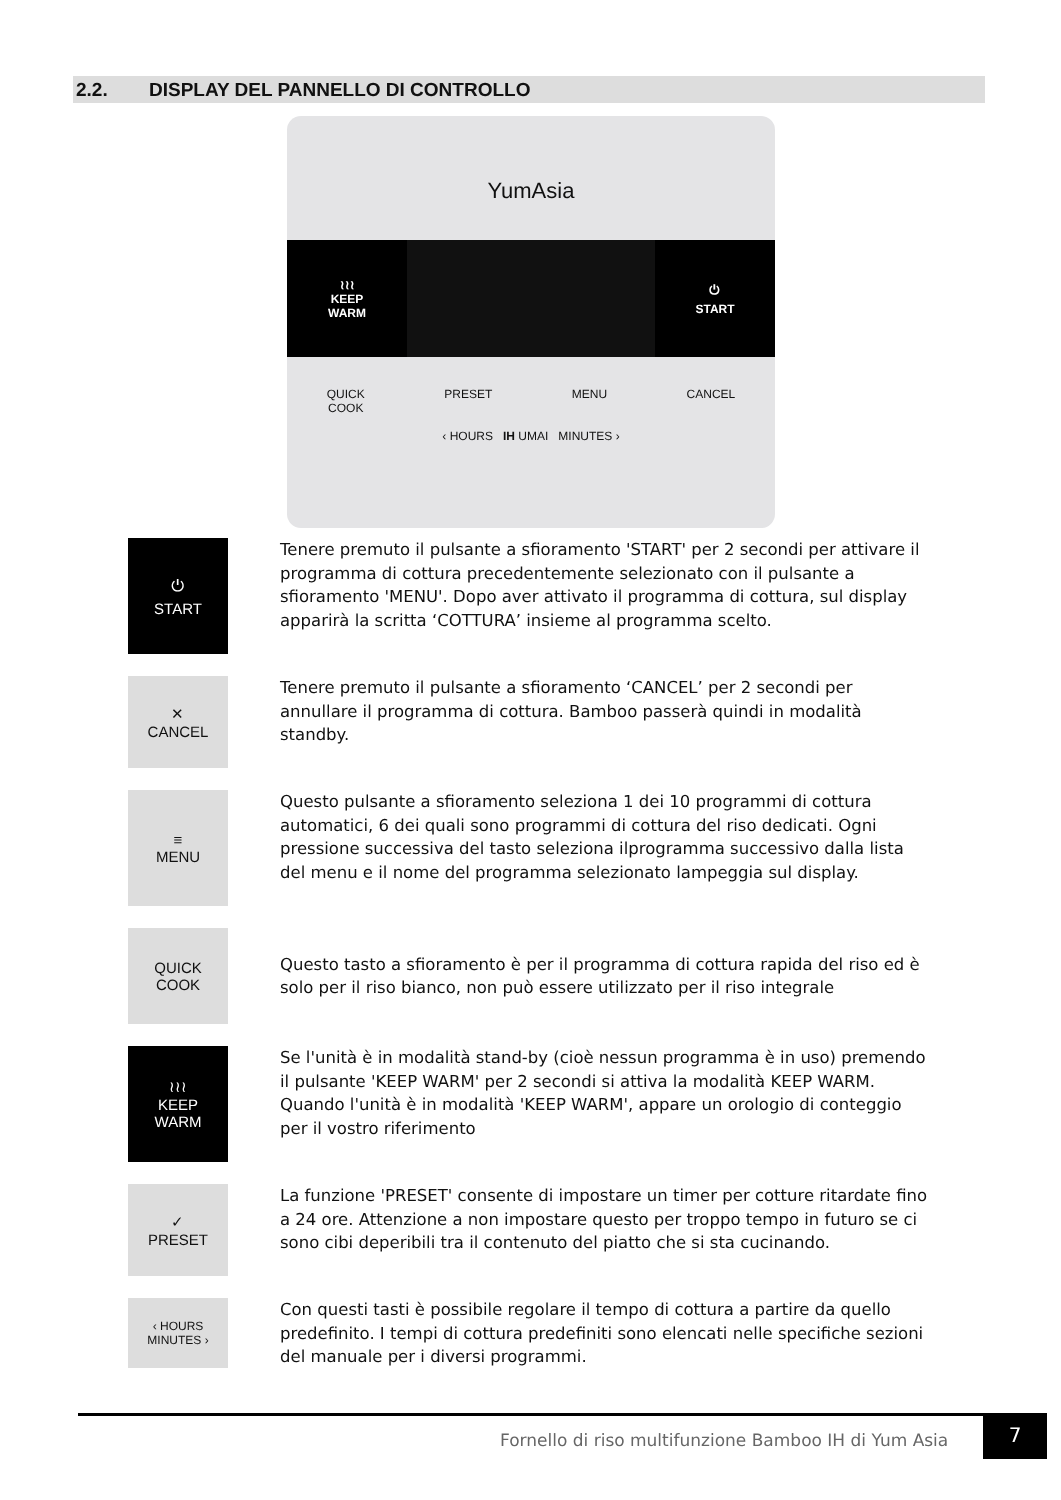2.2. DISPLAY DEL PANNELLO DI CONTROLLO
YumAsia
≀≀≀
KEEP
WARM
⏻
START
QUICK
COOK PRESET MENU CANCEL
‹ HOURS IH UMAI MINUTES ›
⏻
START
Tenere premuto il pulsante a sfioramento 'START' per 2 secondi per attivare il programma di cottura precedentemente selezionato con il pulsante a sfioramento 'MENU'. Dopo aver attivato il programma di cottura, sul display apparirà la scritta ‘COTTURA’ insieme al programma scelto.
✕
CANCEL
Tenere premuto il pulsante a sfioramento ‘CANCEL’ per 2 secondi per annullare il programma di cottura. Bamboo passerà quindi in modalità standby.
≡
MENU
Questo pulsante a sfioramento seleziona 1 dei 10 programmi di cottura automatici, 6 dei quali sono programmi di cottura del riso dedicati. Ogni pressione successiva del tasto seleziona ilprogramma successivo dalla lista del menu e il nome del programma selezionato lampeggia sul display.
QUICK
COOK
Questo tasto a sfioramento è per il programma di cottura rapida del riso ed è solo per il riso bianco, non può essere utilizzato per il riso integrale
≀≀≀
KEEP
WARM
Se l'unità è in modalità stand-by (cioè nessun programma è in uso) premendo il pulsante 'KEEP WARM' per 2 secondi si attiva la modalità KEEP WARM.
Quando l'unità è in modalità 'KEEP WARM', appare un orologio di conteggio per il vostro riferimento
✓
PRESET
La funzione 'PRESET' consente di impostare un timer per cotture ritardate fino a 24 ore. Attenzione a non impostare questo per troppo tempo in futuro se ci sono cibi deperibili tra il contenuto del piatto che si sta cucinando.
‹ HOURS
MINUTES ›
Con questi tasti è possibile regolare il tempo di cottura a partire da quello predefinito. I tempi di cottura predefiniti sono elencati nelle specifiche sezioni del manuale per i diversi programmi.
Fornello di riso multifunzione Bamboo IH di Yum Asia
7